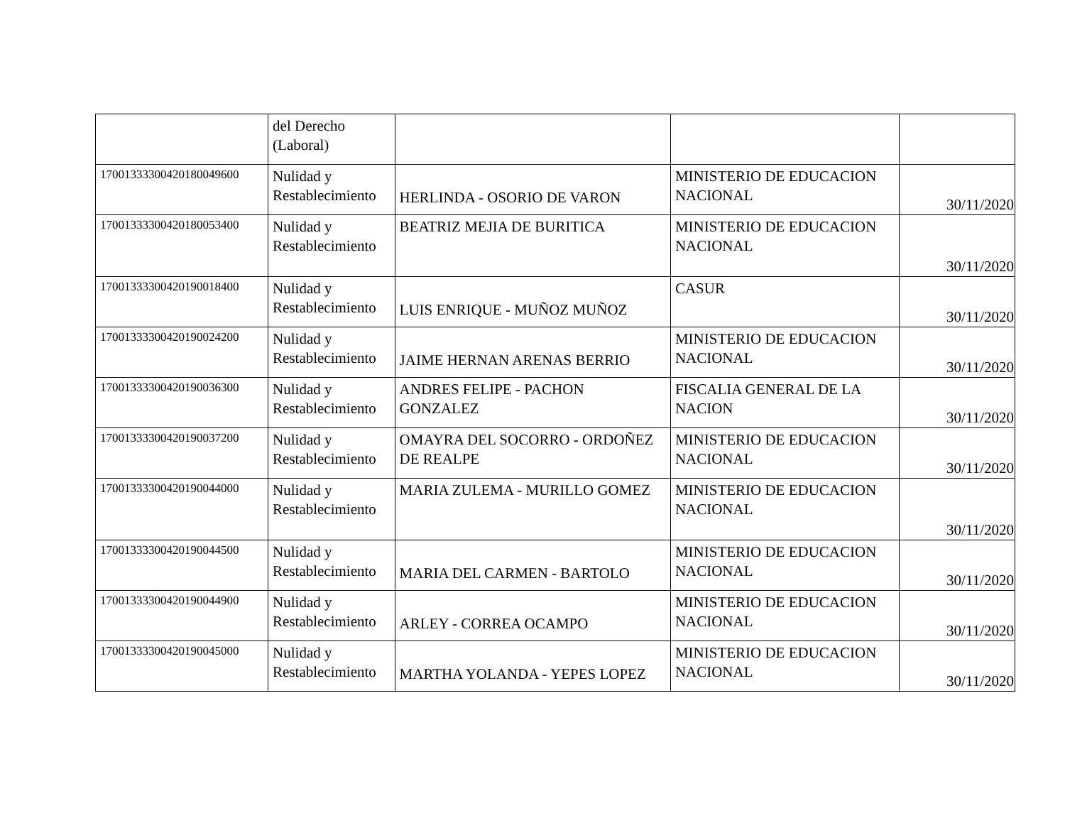| | del Derecho (Laboral) | | | |
| 17001333300420180049600 | Nulidad y Restablecimiento | HERLINDA - OSORIO DE VARON | MINISTERIO DE EDUCACION NACIONAL | 30/11/2020 |
| 17001333300420180053400 | Nulidad y Restablecimiento | BEATRIZ MEJIA DE BURITICA | MINISTERIO DE EDUCACION NACIONAL | 30/11/2020 |
| 17001333300420190018400 | Nulidad y Restablecimiento | LUIS ENRIQUE - MUÑOZ MUÑOZ | CASUR | 30/11/2020 |
| 17001333300420190024200 | Nulidad y Restablecimiento | JAIME HERNAN ARENAS BERRIO | MINISTERIO DE EDUCACION NACIONAL | 30/11/2020 |
| 17001333300420190036300 | Nulidad y Restablecimiento | ANDRES FELIPE - PACHON GONZALEZ | FISCALIA GENERAL DE LA NACION | 30/11/2020 |
| 17001333300420190037200 | Nulidad y Restablecimiento | OMAYRA DEL SOCORRO - ORDOÑEZ DE REALPE | MINISTERIO DE EDUCACION NACIONAL | 30/11/2020 |
| 17001333300420190044000 | Nulidad y Restablecimiento | MARIA ZULEMA - MURILLO GOMEZ | MINISTERIO DE EDUCACION NACIONAL | 30/11/2020 |
| 17001333300420190044500 | Nulidad y Restablecimiento | MARIA DEL CARMEN - BARTOLO | MINISTERIO DE EDUCACION NACIONAL | 30/11/2020 |
| 17001333300420190044900 | Nulidad y Restablecimiento | ARLEY - CORREA OCAMPO | MINISTERIO DE EDUCACION NACIONAL | 30/11/2020 |
| 17001333300420190045000 | Nulidad y Restablecimiento | MARTHA YOLANDA - YEPES LOPEZ | MINISTERIO DE EDUCACION NACIONAL | 30/11/2020 |